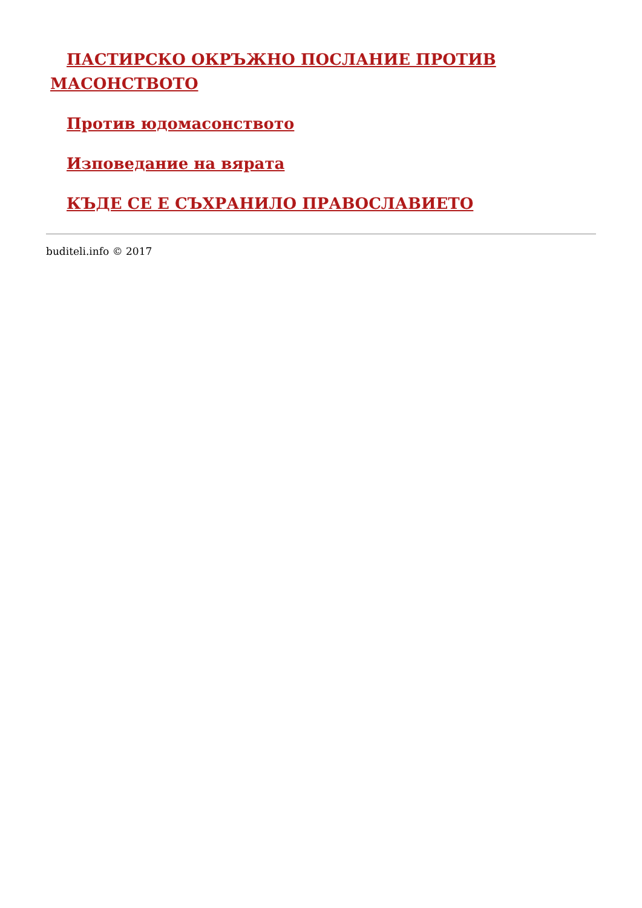ПАСТИРСКО ОКРЪЖНО ПОСЛАНИЕ ПРОТИВ МАСОНСТВОТО
Против юдомасонството
Изповедание на вярата
КЪДЕ СЕ Е СЪХРАНИЛО ПРАВОСЛАВИЕТО
buditeli.info © 2017